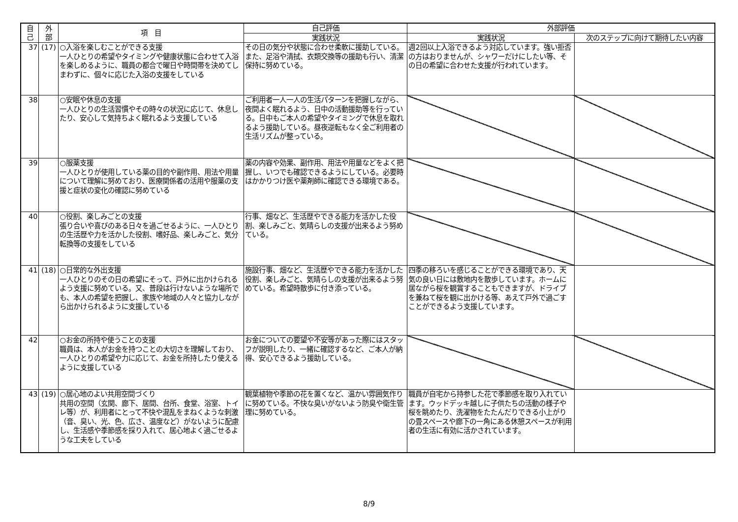| 自 己 | 外 部 | 項 目 | 自己評価 | 外部評価 | |
| --- | --- | --- | --- | --- | --- |
| | | | 実践状況 | 実践状況 | 次のステップに向けて期待したい内容 |
| 37 | (17) | ○入浴を楽しむことができる支援 一人ひとりの希望やタイミングや健康状態に合わせて入浴を楽しめるように、職員の都合で曜日や時間帯を決めてしまわずに、個々に応じた入浴の支援をしている | その日の気分や状態に合わせ柔軟に援助している。また、足浴や清拭、衣類交換等の援助も行い、清潔保持に努めている。 | 週2回以上入浴できるよう対応しています。強い拒否の方はおりませんが、シャワーだけにしたい等、その日の希望に合わせた支援が行われています。 | |
| 38 | | ○安眠や休息の支援 一人ひとりの生活習慣やその時々の状況に応じて、休息したり、安心して気持ちよく眠れるよう支援している | ご利用者一人一人の生活パターンを把握しながら、夜間よく眠れるよう、日中の活動援助等を行っている。日中もご本人の希望やタイミングで休息を取れるよう援助している。昼夜逆転もなく全ご利用者の生活リズムが整っている。 | | |
| 39 | | ○服薬支援 一人ひとりが使用している薬の目的や副作用、用法や用量について理解に努めており、医療関係者の活用や服薬の支援と症状の変化の確認に努めている | 薬の内容や効果、副作用、用法や用量などをよく把握し、いつでも確認できるようにしている。必要時はかかりつけ医や薬剤師に確認できる環境である。 | | |
| 40 | | ○役割、楽しみごとの支援 張り合いや喜びのある日々を過ごせるように、一人ひとりの生活歴や力を活かした役割、嗜好品、楽しみごと、気分転換等の支援をしている | 行事、畑など、生活歴やできる能力を活かした役割、楽しみごと、気晴らしの支援が出来るよう努めている。 | | |
| 41 | (18) | ○日常的な外出支援 一人ひとりのその日の希望にそって、戸外に出かけられるよう支援に努めている。又、普段は行けないような場所でも、本人の希望を把握し、家族や地域の人々と協力しながら出かけられるように支援している | 施設行事、畑など、生活歴やできる能力を活かした役割、楽しみごと、気晴らしの支援が出来るよう努めている。希望時散歩に付き添っている。 | 四季の移ろいを感じることができる環境であり、天気の良い日には敷地内を散歩しています。ホームに居ながら桜を観賞することもできますが、ドライブを兼ねて桜を観に出かける等、あえて戸外で過ごすことができるよう支援しています。 | |
| 42 | | ○お金の所持や使うことの支援 職員は、本人がお金を持つことの大切さを理解しており、一人ひとりの希望や力に応じて、お金を所持したり使えるように支援している | お金についての要望や不安等があった際にはスタッフが説明したり、一緒に確認するなど、ご本人が納得、安心できるよう援助している。 | | |
| 43 | (19) | ○居心地のよい共用空間づくり 共用の空間（玄関、廊下、居間、台所、食堂、浴室、トイレ等）が、利用者にとって不快や混乱をまねくような刺激（音、臭い、光、色、広さ、温度など）がないように配慮し、生活感や季節感を採り入れて、居心地よく過ごせるような工夫をしている | 観葉植物や季節の花を置くなど、温かい雰囲気作りに努めている。不快な臭いがないよう防臭や衛生管理に努めている。 | 職員が自宅から持参した花で季節感を取り入れています。ウッドデッキ越しに子供たちの活動の様子や桜を眺めたり、洗濯物をたたんだりできる小上がりの畳スペースや廊下の一角にある休憩スペースが利用者の生活に有効に活かされています。 | |
8/9